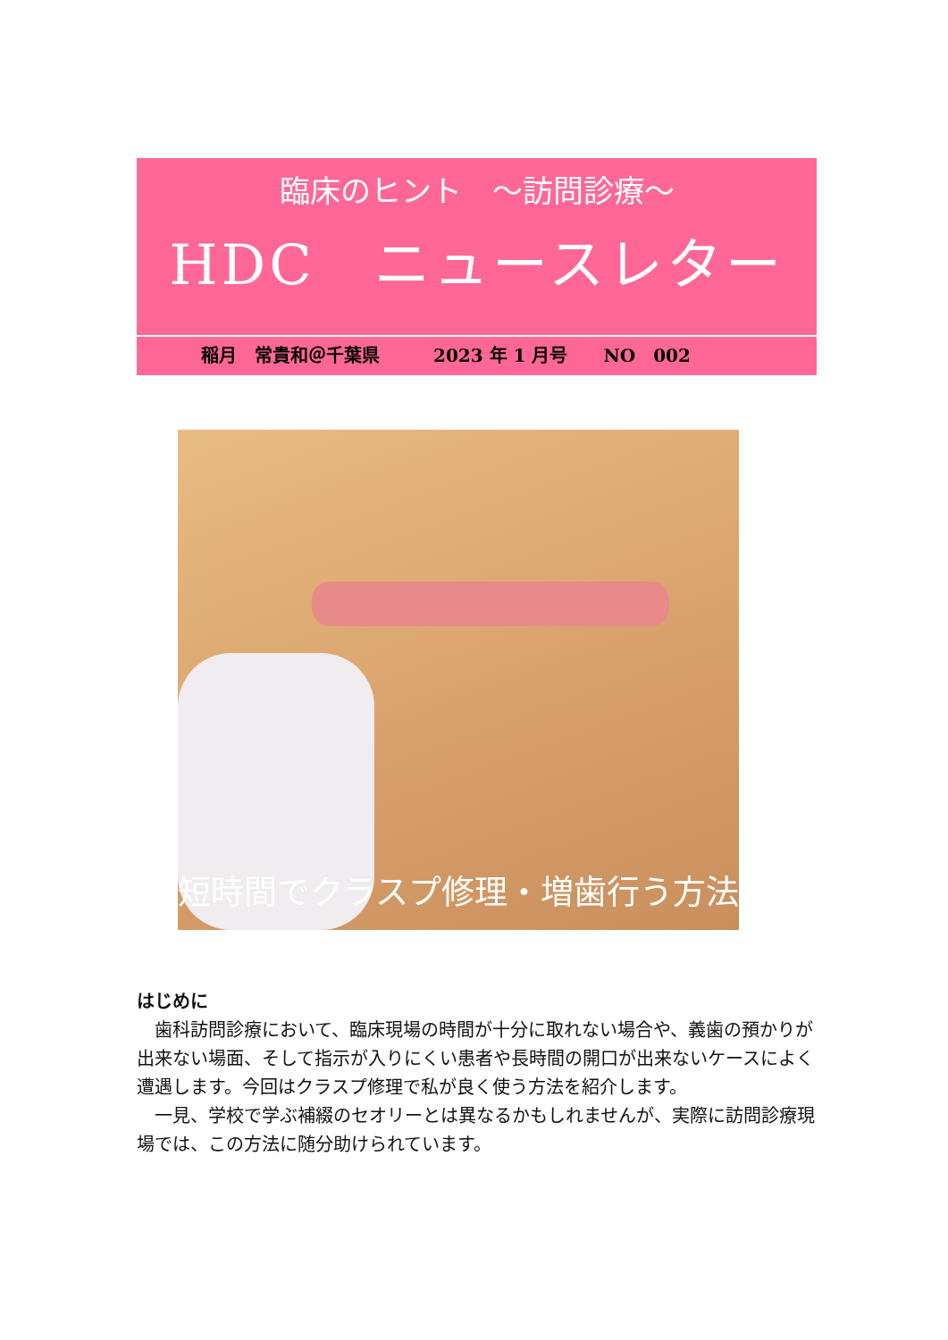臨床のヒント　～訪問診療～
HDC　ニュースレター
稲月　常貴和＠千葉県　　　2023 年 1 月号　　NO　002
短時間でクラスプ修理・増歯行う方法
はじめに
歯科訪問診療において、臨床現場の時間が十分に取れない場合や、義歯の預かりが出来ない場面、そして指示が入りにくい患者や長時間の開口が出来ないケースによく遭遇します。今回はクラスプ修理で私が良く使う方法を紹介します。
一見、学校で学ぶ補綴のセオリーとは異なるかもしれませんが、実際に訪問診療現場では、この方法に随分助けられています。